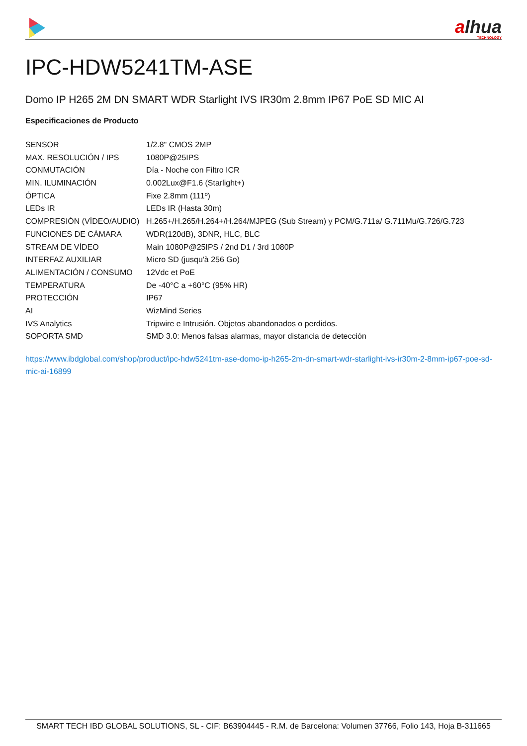alhua
TECHNOLOGY
IPC-HDW5241TM-ASE
Domo IP H265 2M DN SMART WDR Starlight IVS IR30m 2.8mm IP67 PoE SD MIC AI
Especificaciones de Producto
| SENSOR | 1/2.8" CMOS 2MP |
| MAX. RESOLUCIÓN / IPS | 1080P@25IPS |
| CONMUTACIÓN | Día - Noche con Filtro ICR |
| MIN. ILUMINACIÓN | 0.002Lux@F1.6 (Starlight+) |
| ÓPTICA | Fixe 2.8mm (111º) |
| LEDs IR | LEDs IR (Hasta 30m) |
| COMPRESIÓN (VÍDEO/AUDIO) | H.265+/H.265/H.264+/H.264/MJPEG (Sub Stream) y PCM/G.711a/ G.711Mu/G.726/G.723 |
| FUNCIONES DE CÁMARA | WDR(120dB), 3DNR, HLC, BLC |
| STREAM DE VÍDEO | Main 1080P@25IPS / 2nd D1 / 3rd 1080P |
| INTERFAZ AUXILIAR | Micro SD (jusqu'à 256 Go) |
| ALIMENTACIÓN / CONSUMO | 12Vdc et PoE |
| TEMPERATURA | De -40°C a +60°C (95% HR) |
| PROTECCIÓN | IP67 |
| AI | WizMind Series |
| IVS Analytics | Tripwire e Intrusión. Objetos abandonados o perdidos. |
| SOPORTA SMD | SMD 3.0: Menos falsas alarmas, mayor distancia de detección |
https://www.ibdglobal.com/shop/product/ipc-hdw5241tm-ase-domo-ip-h265-2m-dn-smart-wdr-starlight-ivs-ir30m-2-8mm-ip67-poe-sd-mic-ai-16899
SMART TECH IBD GLOBAL SOLUTIONS, SL - CIF: B63904445 - R.M. de Barcelona: Volumen 37766, Folio 143, Hoja B-311665